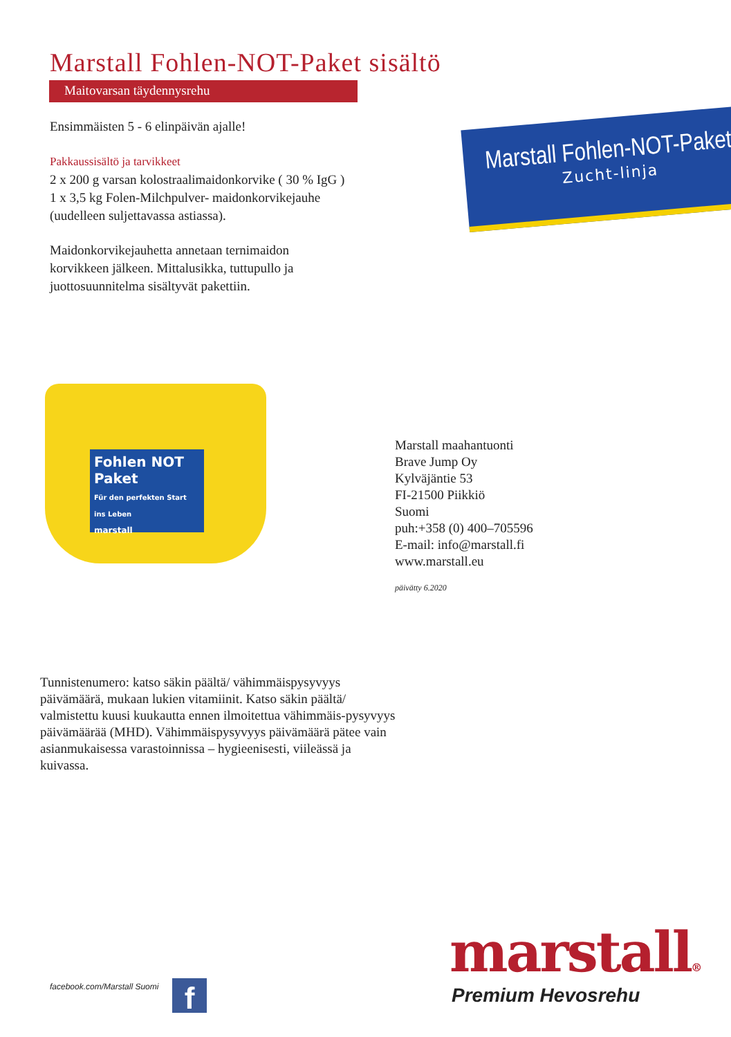Marstall Fohlen-NOT-Paket sisältö
Maitovarsan täydennysrehu
Ensimmäisten 5 - 6 elinpäivän ajalle!
Pakkaussisältö ja tarvikkeet
2 x 200 g varsan kolostraalimaidonkorvike ( 30 % IgG )
1 x 3,5 kg Folen-Milchpulver- maidonkorvikejauhe
(uudelleen suljettavassa astiassa).
Maidonkorvikejauhetta annetaan ternimaidon
korvikkeen jälkeen. Mittalusikka, tuttupullo ja
juottosuunnitelma sisältyvät pakettiin.
Marstall Fohlen-NOT-Paket
Zucht-linja
Fohlen NOT Paket
Für den perfekten Start ins Leben
marstall
Marstall maahantuonti
Brave Jump Oy
Kylväjäntie 53
FI-21500 Piikkiö
Suomi
puh:+358 (0) 400–705596
E-mail: info@marstall.fi
www.marstall.eu
päivätty 6.2020
Tunnistenumero: katso säkin päältä/ vähimmäispysyvyys päivämäärä, mukaan lukien vitamiinit. Katso säkin päältä/ valmistettu kuusi kuukautta ennen ilmoitettua vähimmäis-pysyvyys päivämäärää (MHD). Vähimmäispysyvyys päivämäärä pätee vain asianmukaisessa varastoinnissa – hygieenisesti, viileässä ja kuivassa.
facebook.com/Marstall Suomi f
marstall®
Premium Hevosrehu